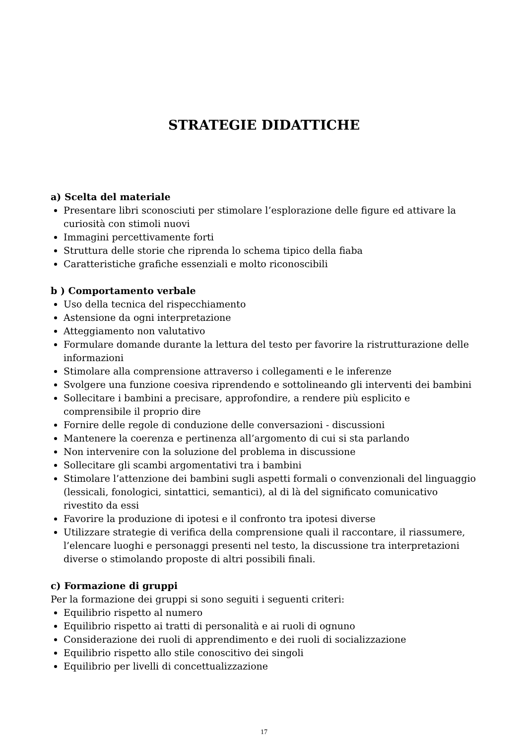STRATEGIE DIDATTICHE
a) Scelta del materiale
Presentare libri sconosciuti per stimolare l’esplorazione delle figure ed attivare la curiosità con stimoli nuovi
Immagini percettivamente forti
Struttura delle storie che riprenda lo schema tipico della fiaba
Caratteristiche grafiche essenziali e molto riconoscibili
b ) Comportamento verbale
Uso della tecnica del rispecchiamento
Astensione da ogni interpretazione
Atteggiamento non valutativo
Formulare domande durante la lettura del testo per favorire la ristrutturazione delle informazioni
Stimolare alla comprensione attraverso i collegamenti e le inferenze
Svolgere una funzione coesiva riprendendo e sottolineando gli interventi dei bambini
Sollecitare i bambini a precisare, approfondire, a rendere più esplicito e comprensibile il proprio dire
Fornire delle regole di conduzione delle conversazioni - discussioni
Mantenere la coerenza e pertinenza all’argomento di cui si sta parlando
Non intervenire con la soluzione del problema in discussione
Sollecitare gli scambi argomentativi tra i bambini
Stimolare l’attenzione dei bambini sugli aspetti formali o convenzionali del linguaggio (lessicali, fonologici, sintattici, semantici), al di là del significato comunicativo rivestito da essi
Favorire la produzione di ipotesi e il confronto tra ipotesi diverse
Utilizzare strategie di verifica della comprensione quali il raccontare, il riassumere, l’elencare luoghi e personaggi presenti nel testo, la discussione tra interpretazioni diverse o stimolando proposte di altri possibili finali.
c) Formazione di gruppi
Per la formazione dei gruppi si sono seguiti i seguenti criteri:
Equilibrio rispetto al numero
Equilibrio rispetto ai tratti di personalità e ai ruoli di ognuno
Considerazione dei ruoli di apprendimento e dei ruoli di socializzazione
Equilibrio rispetto allo stile conoscitivo dei singoli
Equilibrio per livelli di concettualizzazione
17